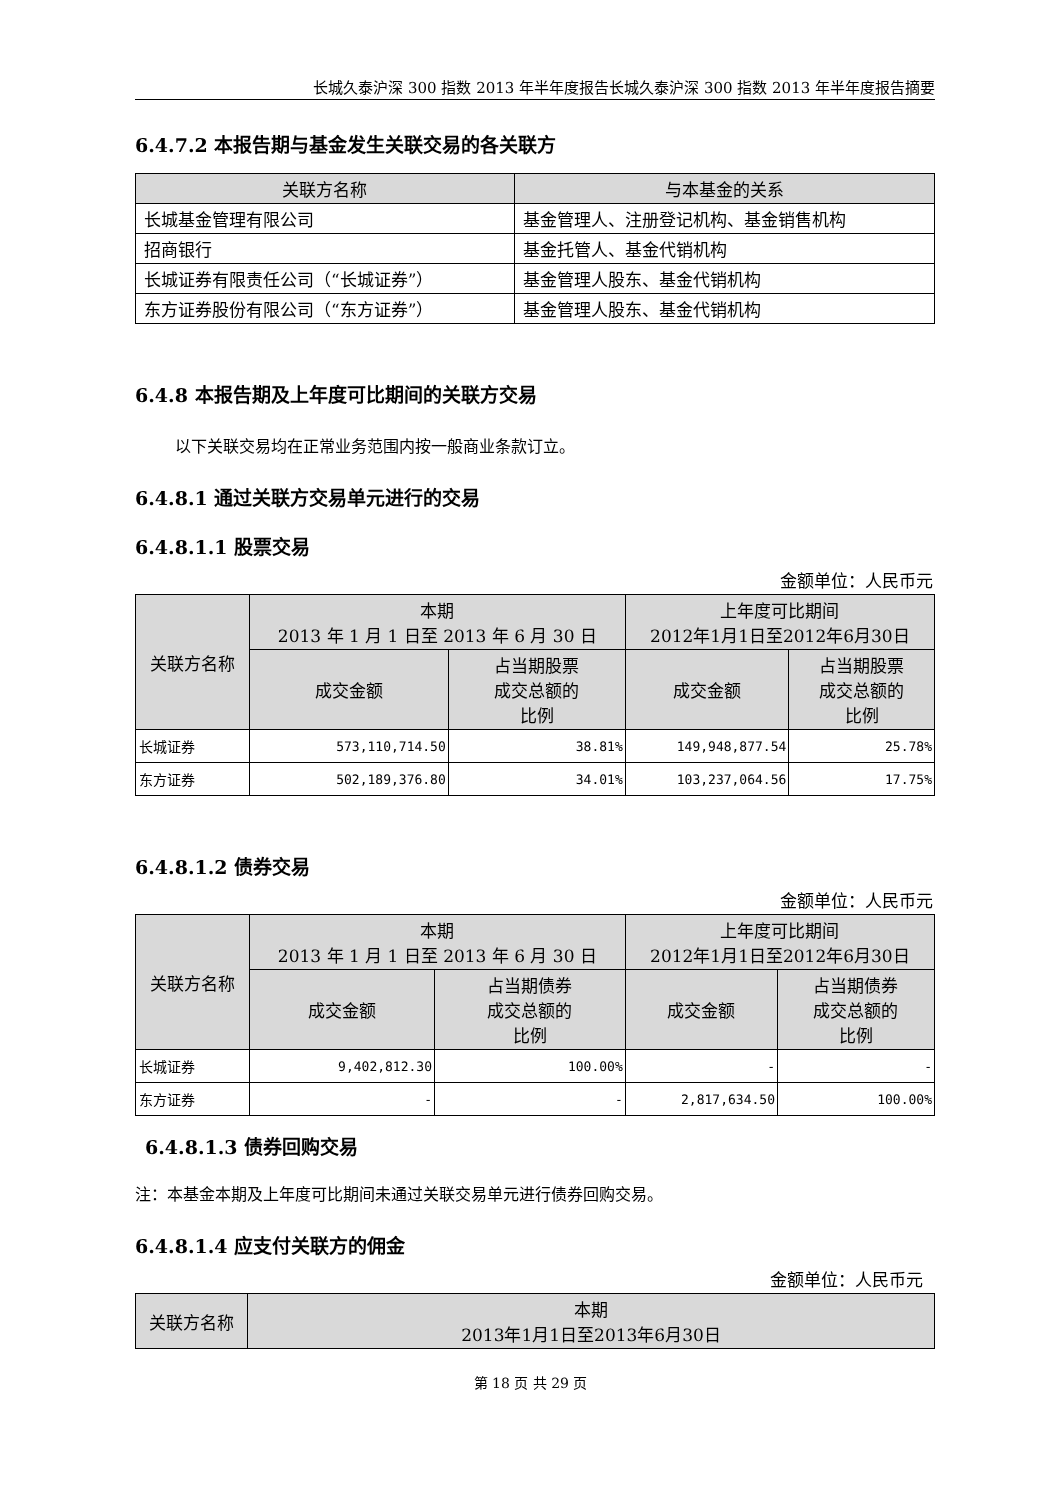长城久泰沪深 300 指数 2013 年半年度报告长城久泰沪深 300 指数 2013 年半年度报告摘要
6.4.7.2 本报告期与基金发生关联交易的各关联方
| 关联方名称 | 与本基金的关系 |
| --- | --- |
| 长城基金管理有限公司 | 基金管理人、注册登记机构、基金销售机构 |
| 招商银行 | 基金托管人、基金代销机构 |
| 长城证券有限责任公司（“长城证券”） | 基金管理人股东、基金代销机构 |
| 东方证券股份有限公司（“东方证券”） | 基金管理人股东、基金代销机构 |
6.4.8 本报告期及上年度可比期间的关联方交易
以下关联交易均在正常业务范围内按一般商业条款订立。
6.4.8.1 通过关联方交易单元进行的交易
6.4.8.1.1 股票交易
金额单位：人民币元
| 关联方名称 | 本期 2013 年 1 月 1 日至 2013 年 6 月 30 日 | | 上年度可比期间 2012年1月1日至2012年6月30日 | |
| --- | --- | --- | --- | --- |
| | 成交金额 | 占当期股票 成交总额的 比例 | 成交金额 | 占当期股票 成交总额的 比例 |
| 长城证券 | 573,110,714.50 | 38.81% | 149,948,877.54 | 25.78% |
| 东方证券 | 502,189,376.80 | 34.01% | 103,237,064.56 | 17.75% |
6.4.8.1.2 债券交易
金额单位：人民币元
| 关联方名称 | 本期 2013 年 1 月 1 日至 2013 年 6 月 30 日 | | 上年度可比期间 2012年1月1日至2012年6月30日 | |
| --- | --- | --- | --- | --- |
| | 成交金额 | 占当期债券 成交总额的 比例 | 成交金额 | 占当期债券 成交总额的 比例 |
| 长城证券 | 9,402,812.30 | 100.00% | - | - |
| 东方证券 | - | - | 2,817,634.50 | 100.00% |
6.4.8.1.3 债券回购交易
注：本基金本期及上年度可比期间未通过关联交易单元进行债券回购交易。
6.4.8.1.4 应支付关联方的佣金
金额单位：人民币元
| 关联方名称 | 本期 2013年1月1日至2013年6月30日 |
| --- | --- |
第 18 页 共 29 页